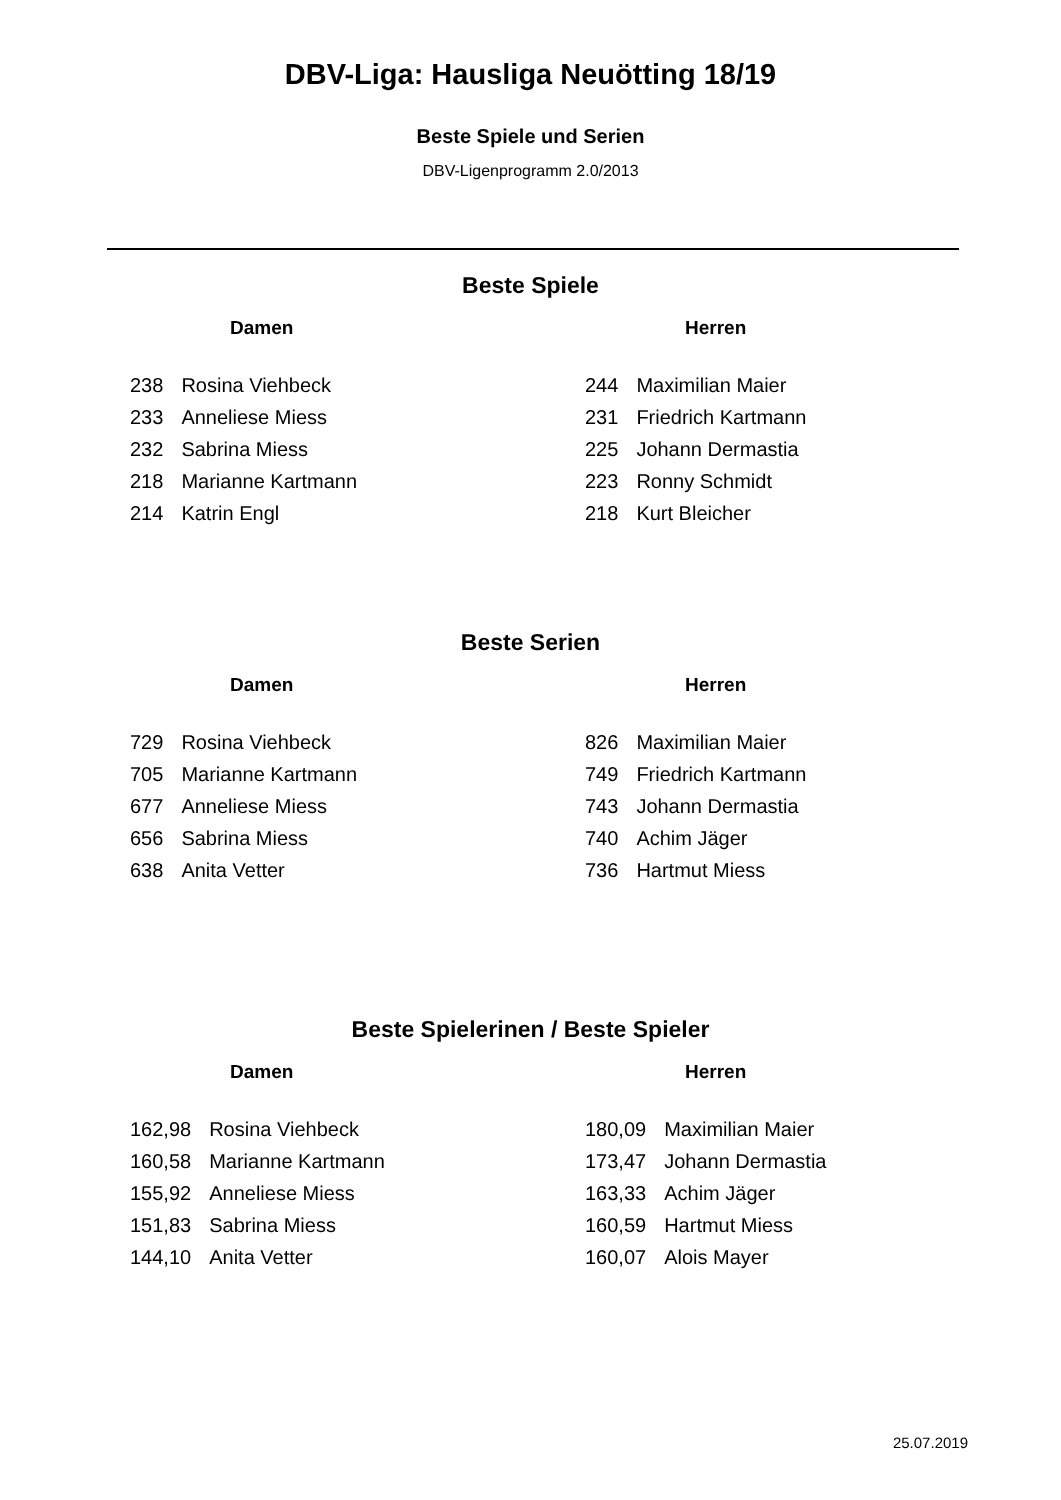DBV-Liga: Hausliga Neuötting 18/19
Beste Spiele und Serien
DBV-Ligenprogramm 2.0/2013
Beste Spiele
Damen
| 238 | Rosina Viehbeck |
| 233 | Anneliese Miess |
| 232 | Sabrina Miess |
| 218 | Marianne Kartmann |
| 214 | Katrin Engl |
Herren
| 244 | Maximilian Maier |
| 231 | Friedrich Kartmann |
| 225 | Johann Dermastia |
| 223 | Ronny Schmidt |
| 218 | Kurt Bleicher |
Beste Serien
Damen
| 729 | Rosina Viehbeck |
| 705 | Marianne Kartmann |
| 677 | Anneliese Miess |
| 656 | Sabrina Miess |
| 638 | Anita Vetter |
Herren
| 826 | Maximilian Maier |
| 749 | Friedrich Kartmann |
| 743 | Johann Dermastia |
| 740 | Achim Jäger |
| 736 | Hartmut Miess |
Beste Spielerinen / Beste Spieler
Damen
| 162,98 | Rosina Viehbeck |
| 160,58 | Marianne Kartmann |
| 155,92 | Anneliese Miess |
| 151,83 | Sabrina Miess |
| 144,10 | Anita Vetter |
Herren
| 180,09 | Maximilian Maier |
| 173,47 | Johann Dermastia |
| 163,33 | Achim Jäger |
| 160,59 | Hartmut Miess |
| 160,07 | Alois Mayer |
25.07.2019